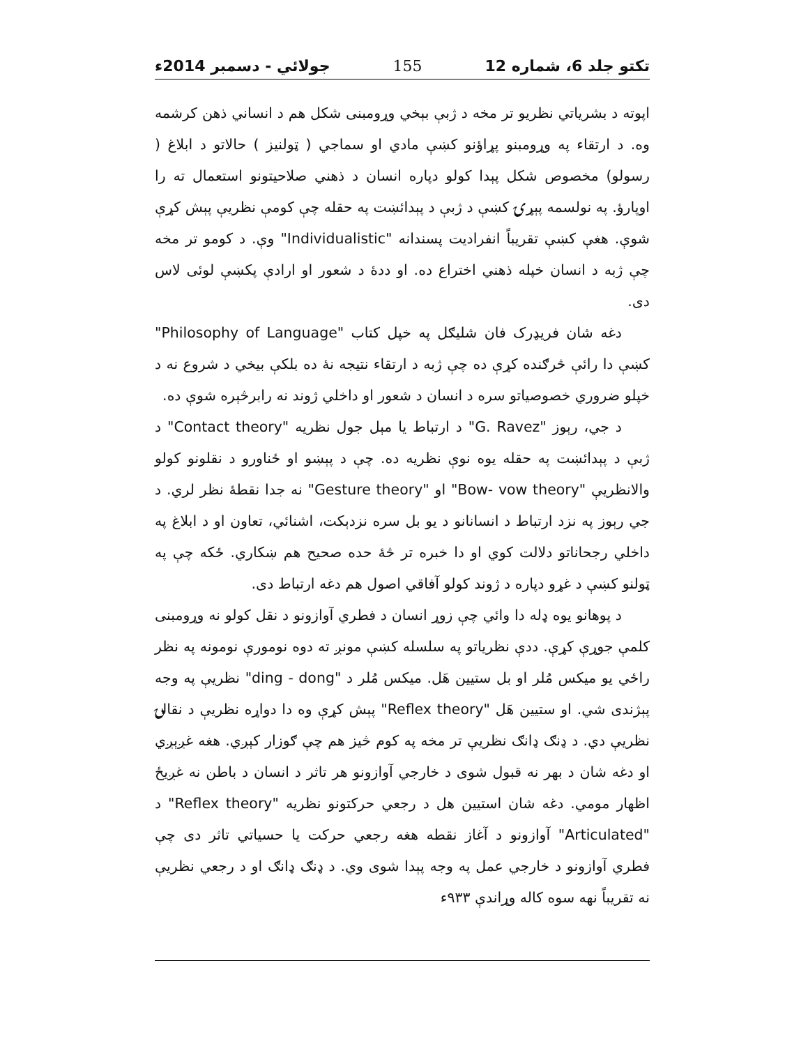تکتو جلد 6، شماره 12 155 جولائي - دسمبر 2014ء
اپوته د بشرياتي نظريو تر مخه د ژبې بېخي وړومبنی شکل هم د انساني ذهن کرشمه وه. د ارتقاء په وړومبنو پړاؤنو کښې مادي او سماجي ( ټولنيز ) حالاتو د ابلاغ ( رسولو) مخصوص شکل پېدا کولو دپاره انسان د ذهني صلاحيتونو استعمال ته را اوپارؤ. په نولسمه پېړۍ کښې د ژبې د پېدائښت په حقله چې کومې نظريې پېش کړې شوې. هغې کښې تقريباً انفراديت پسندانه "Individualistic" وې. د کومو تر مخه چې ژبه د انسان خپله ذهني اختراع ده. او ددۀ د شعور او ارادې پکښې لوئی لاس دی.
دغه شان فريډرک فان شليګل په خپل کتاب "Philosophy of Language" کښې دا رائې څرګنده کړې ده چې ژبه د ارتقاء نتيجه نۀ ده بلکې بيخي د شروع نه د خپلو ضروري خصوصياتو سره د انسان د شعور او داخلي ژوند نه رابرڅېره شوې ده.
د جي، رېوز "G. Ravez" د ارتباط يا مېل جول نظريه "Contact theory" د ژبې د پېدائښت په حقله يوه نوې نظريه ده. چې د پېښو او ځناورو د نقلونو کولو والانظريې "Bow- vow theory" او "Gesture theory" نه جدا نقطۀ نظر لري. د جي رېوز په نزد ارتباط د انسانانو د يو بل سره نزدېکت، اشنائي، تعاون او د ابلاغ په داخلي رجحاناتو دلالت کوي او دا خبره تر څۀ حده صحيح هم ښکاري. ځکه چې په ټولنو کښې د غړو دپاره د ژوند کولو آفاقي اصول هم دغه ارتباط دی.
د پوهانو يوه ډله دا وائي چې زوړ انسان د فطري آوازونو د نقل کولو نه وړومبنی کلمې جوړې کړې. ددې نظرياتو په سلسله کښې مونږ ته دوه نومورې نومونه په نظر راځي يو ميکس مُلر او بل ستيين هَل. ميکس مُلر د "ding - dong" نظريې په وجه پېژندی شي. او ستيين هَل "Reflex theory" پېش کړې وه دا دواړه نظريې د نقالۍ نظريې دي. د ډنګ ډانګ نظريې تر مخه په کوم څيز هم چې ګوزار کېږي. هغه غږېږي او دغه شان د بهر نه قبول شوی د خارجي آوازونو هر تاثر د انسان د باطن نه غږيځ اظهار مومي. دغه شان استيين هل د رجعي حرکتونو نظريه "Reflex theory" د "Articulated" آوازونو د آغاز نقطه هغه رجعي حرکت يا حسياتي تاثر دی چې فطري آوازونو د خارجي عمل په وجه پېدا شوی وي. د ډنګ ډانګ او د رجعي نظريې نه تقريباً نهه سوه کاله وړاندې ۹۳۳ء